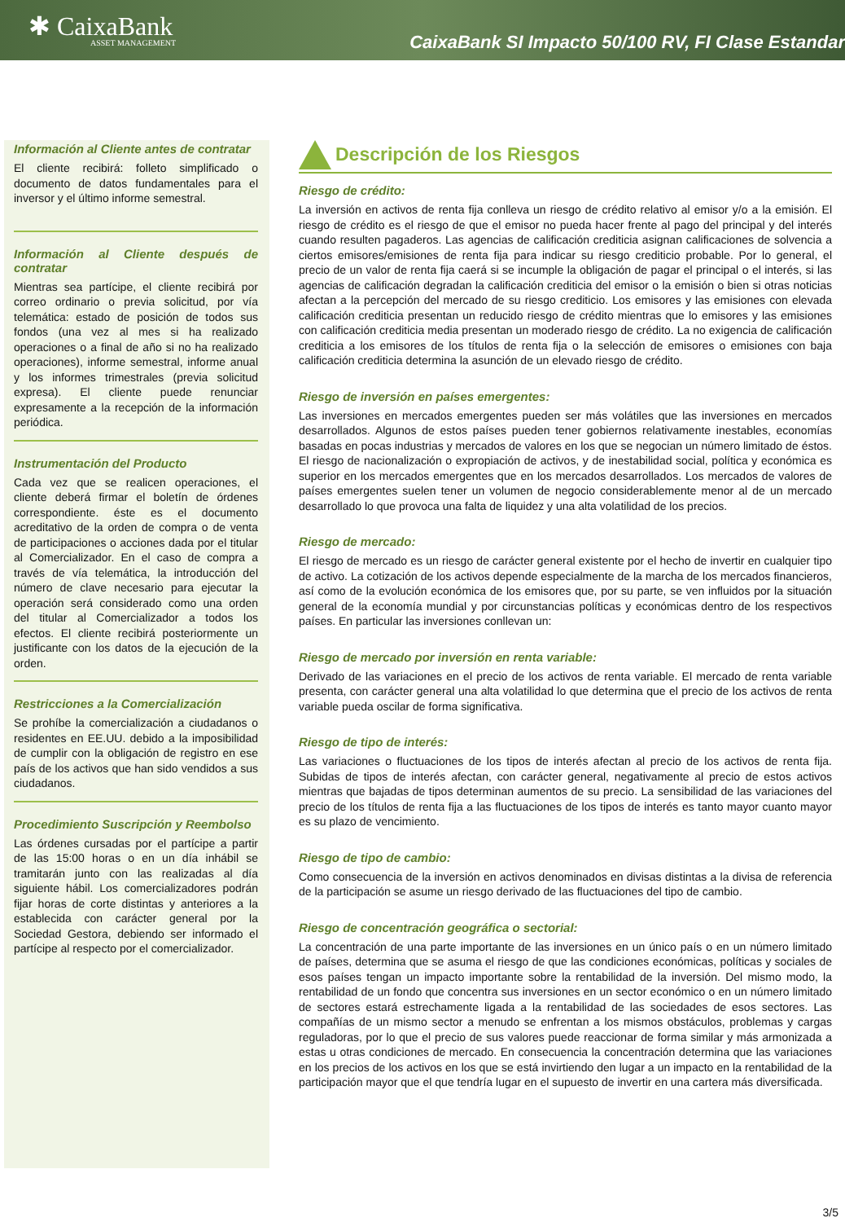✱ CaixaBank
ASSET MANAGEMENT
CaixaBank SI Impacto 50/100 RV, FI Clase Estandar
Información al Cliente antes de contratar
El cliente recibirá: folleto simplificado o documento de datos fundamentales para el inversor y el último informe semestral.
Información al Cliente después de contratar
Mientras sea partícipe, el cliente recibirá por correo ordinario o previa solicitud, por vía telemática: estado de posición de todos sus fondos (una vez al mes si ha realizado operaciones o a final de año si no ha realizado operaciones), informe semestral, informe anual y los informes trimestrales (previa solicitud expresa). El cliente puede renunciar expresamente a la recepción de la información periódica.
Instrumentación del Producto
Cada vez que se realicen operaciones, el cliente deberá firmar el boletín de órdenes correspondiente. éste es el documento acreditativo de la orden de compra o de venta de participaciones o acciones dada por el titular al Comercializador. En el caso de compra a través de vía telemática, la introducción del número de clave necesario para ejecutar la operación será considerado como una orden del titular al Comercializador a todos los efectos. El cliente recibirá posteriormente un justificante con los datos de la ejecución de la orden.
Restricciones a la Comercialización
Se prohíbe la comercialización a ciudadanos o residentes en EE.UU. debido a la imposibilidad de cumplir con la obligación de registro en ese país de los activos que han sido vendidos a sus ciudadanos.
Procedimiento Suscripción y Reembolso
Las órdenes cursadas por el partícipe a partir de las 15:00 horas o en un día inhábil se tramitarán junto con las realizadas al día siguiente hábil. Los comercializadores podrán fijar horas de corte distintas y anteriores a la establecida con carácter general por la Sociedad Gestora, debiendo ser informado el partícipe al respecto por el comercializador.
Descripción de los Riesgos
Riesgo de crédito:
La inversión en activos de renta fija conlleva un riesgo de crédito relativo al emisor y/o a la emisión. El riesgo de crédito es el riesgo de que el emisor no pueda hacer frente al pago del principal y del interés cuando resulten pagaderos. Las agencias de calificación crediticia asignan calificaciones de solvencia a ciertos emisores/emisiones de renta fija para indicar su riesgo crediticio probable. Por lo general, el precio de un valor de renta fija caerá si se incumple la obligación de pagar el principal o el interés, si las agencias de calificación degradan la calificación crediticia del emisor o la emisión o bien si otras noticias afectan a la percepción del mercado de su riesgo crediticio. Los emisores y las emisiones con elevada calificación crediticia presentan un reducido riesgo de crédito mientras que lo emisores y las emisiones con calificación crediticia media presentan un moderado riesgo de crédito. La no exigencia de calificación crediticia a los emisores de los títulos de renta fija o la selección de emisores o emisiones con baja calificación crediticia determina la asunción de un elevado riesgo de crédito.
Riesgo de inversión en países emergentes:
Las inversiones en mercados emergentes pueden ser más volátiles que las inversiones en mercados desarrollados. Algunos de estos países pueden tener gobiernos relativamente inestables, economías basadas en pocas industrias y mercados de valores en los que se negocian un número limitado de éstos. El riesgo de nacionalización o expropiación de activos, y de inestabilidad social, política y económica es superior en los mercados emergentes que en los mercados desarrollados. Los mercados de valores de países emergentes suelen tener un volumen de negocio considerablemente menor al de un mercado desarrollado lo que provoca una falta de liquidez y una alta volatilidad de los precios.
Riesgo de mercado:
El riesgo de mercado es un riesgo de carácter general existente por el hecho de invertir en cualquier tipo de activo. La cotización de los activos depende especialmente de la marcha de los mercados financieros, así como de la evolución económica de los emisores que, por su parte, se ven influidos por la situación general de la economía mundial y por circunstancias políticas y económicas dentro de los respectivos países. En particular las inversiones conllevan un:
Riesgo de mercado por inversión en renta variable:
Derivado de las variaciones en el precio de los activos de renta variable. El mercado de renta variable presenta, con carácter general una alta volatilidad lo que determina que el precio de los activos de renta variable pueda oscilar de forma significativa.
Riesgo de tipo de interés:
Las variaciones o fluctuaciones de los tipos de interés afectan al precio de los activos de renta fija. Subidas de tipos de interés afectan, con carácter general, negativamente al precio de estos activos mientras que bajadas de tipos determinan aumentos de su precio. La sensibilidad de las variaciones del precio de los títulos de renta fija a las fluctuaciones de los tipos de interés es tanto mayor cuanto mayor es su plazo de vencimiento.
Riesgo de tipo de cambio:
Como consecuencia de la inversión en activos denominados en divisas distintas a la divisa de referencia de la participación se asume un riesgo derivado de las fluctuaciones del tipo de cambio.
Riesgo de concentración geográfica o sectorial:
La concentración de una parte importante de las inversiones en un único país o en un número limitado de países, determina que se asuma el riesgo de que las condiciones económicas, políticas y sociales de esos países tengan un impacto importante sobre la rentabilidad de la inversión. Del mismo modo, la rentabilidad de un fondo que concentra sus inversiones en un sector económico o en un número limitado de sectores estará estrechamente ligada a la rentabilidad de las sociedades de esos sectores. Las compañías de un mismo sector a menudo se enfrentan a los mismos obstáculos, problemas y cargas reguladoras, por lo que el precio de sus valores puede reaccionar de forma similar y más armonizada a estas u otras condiciones de mercado. En consecuencia la concentración determina que las variaciones en los precios de los activos en los que se está invirtiendo den lugar a un impacto en la rentabilidad de la participación mayor que el que tendría lugar en el supuesto de invertir en una cartera más diversificada.
3/5